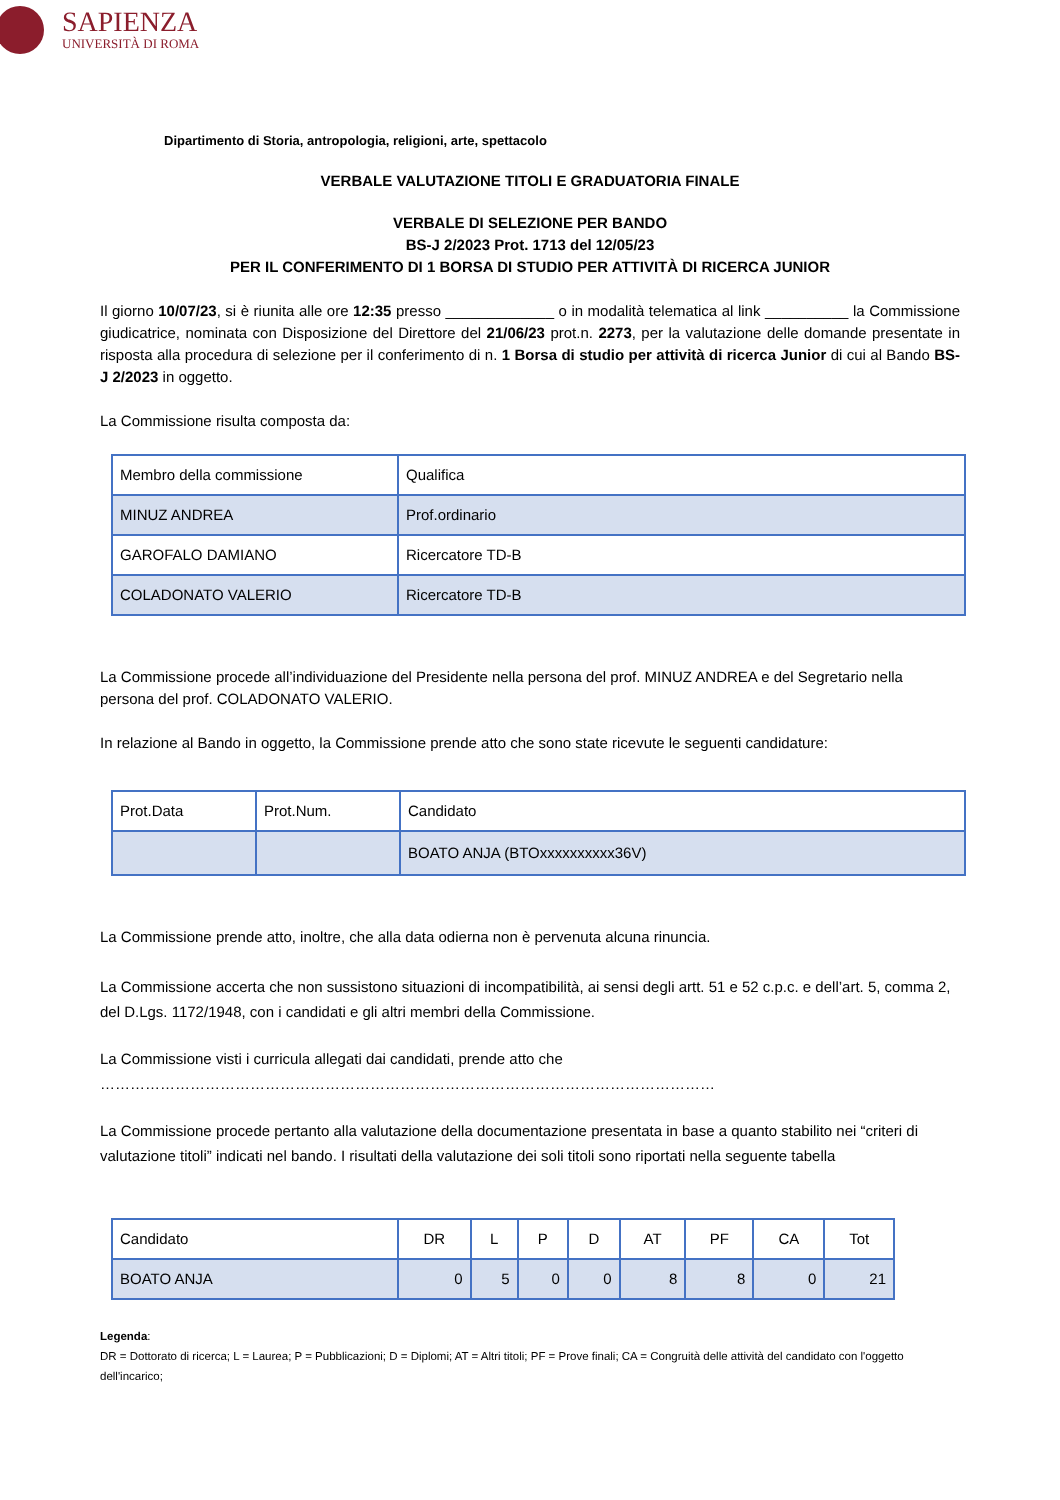SAPIENZA
UNIVERSITÀ DI ROMA
Dipartimento di Storia, antropologia, religioni, arte, spettacolo
VERBALE VALUTAZIONE TITOLI E GRADUATORIA FINALE
VERBALE DI SELEZIONE PER BANDO
BS-J 2/2023 Prot. 1713 del 12/05/23
PER IL CONFERIMENTO DI 1 BORSA DI STUDIO PER ATTIVITÀ DI RICERCA JUNIOR
Il giorno 10/07/23, si è riunita alle ore 12:35 presso _____________ o in modalità telematica al link __________ la Commissione giudicatrice, nominata con Disposizione del Direttore del 21/06/23 prot.n. 2273, per la valutazione delle domande presentate in risposta alla procedura di selezione per il conferimento di n. 1 Borsa di studio per attività di ricerca Junior di cui al Bando BS-J 2/2023 in oggetto.
La Commissione risulta composta da:
| Membro della commissione | Qualifica |
| MINUZ ANDREA | Prof.ordinario |
| GAROFALO DAMIANO | Ricercatore TD-B |
| COLADONATO VALERIO | Ricercatore TD-B |
La Commissione procede all’individuazione del Presidente nella persona del prof. MINUZ ANDREA e del Segretario nella persona del prof. COLADONATO VALERIO.
In relazione al Bando in oggetto, la Commissione prende atto che sono state ricevute le seguenti candidature:
| Prot.Data | Prot.Num. | Candidato |
| | | BOATO ANJA (BTOxxxxxxxxxx36V) |
La Commissione prende atto, inoltre, che alla data odierna non è pervenuta alcuna rinuncia.
La Commissione accerta che non sussistono situazioni di incompatibilità, ai sensi degli artt. 51 e 52 c.p.c. e dell’art. 5, comma 2, del D.Lgs. 1172/1948, con i candidati e gli altri membri della Commissione.
La Commissione visti i curricula allegati dai candidati, prende atto che
……………………………………………………………………………………………………………
La Commissione procede pertanto alla valutazione della documentazione presentata in base a quanto stabilito nei “criteri di valutazione titoli” indicati nel bando. I risultati della valutazione dei soli titoli sono riportati nella seguente tabella
| Candidato | DR | L | P | D | AT | PF | CA | Tot |
| BOATO ANJA | 0 | 5 | 0 | 0 | 8 | 8 | 0 | 21 |
Legenda:
DR = Dottorato di ricerca; L = Laurea; P = Pubblicazioni; D = Diplomi; AT = Altri titoli; PF = Prove finali; CA = Congruità delle attività del candidato con l'oggetto dell'incarico;